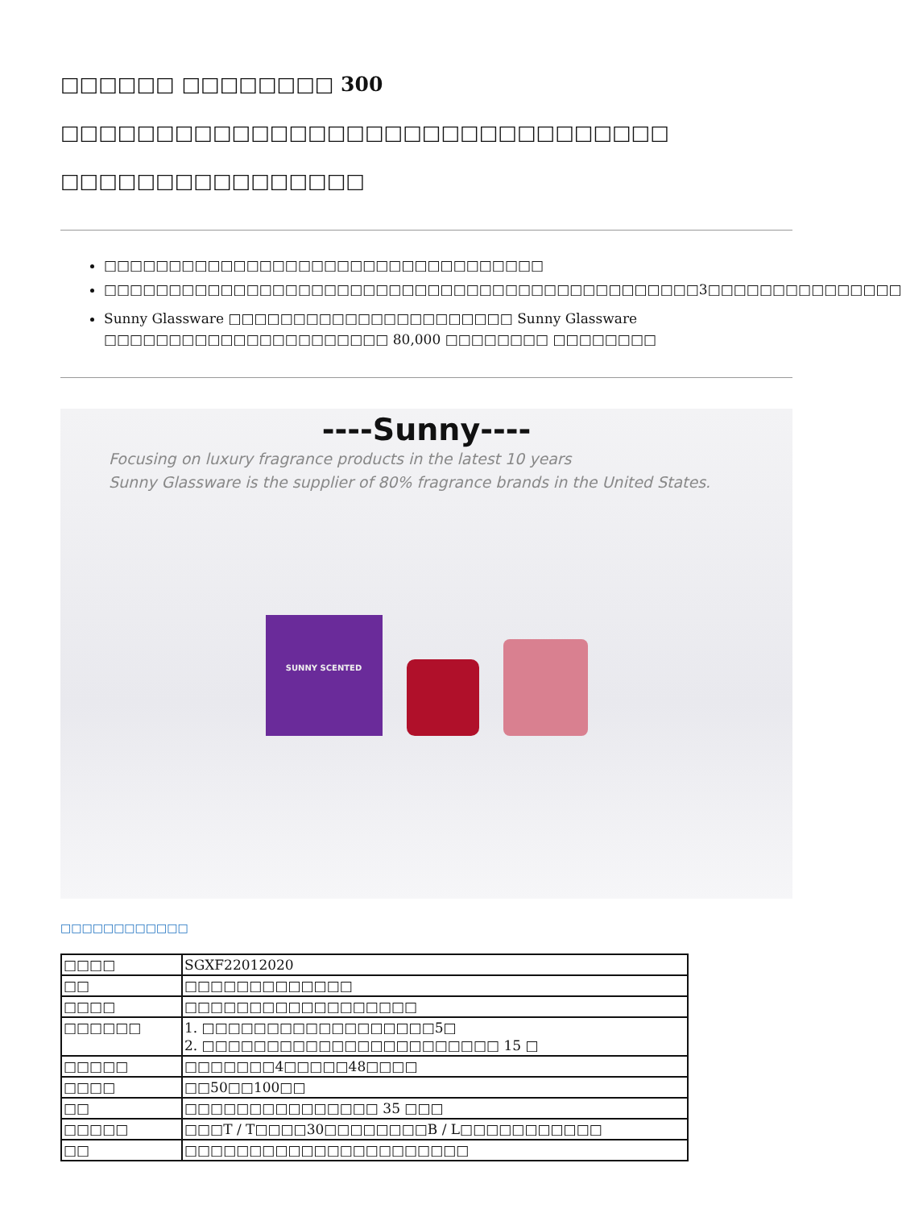□□□□□□ □□□□□□□□ 300 □□□□□□□□□□□□□□□□□□□□□□□□□□□□□□□□
□□□□□□□□□□□□□□□□
□□□□□□□□□□□□□□□□□□□□□□□□□□□□□□□□□□
□□□□□□□□□□□□□□□□□□□□□□□□□□□□□□□□□□□□□□□□□□□□□□3□□□□□□□□□□□□□□□
Sunny Glassware □□□□□□□□□□□□□□□□□□□□□□ Sunny Glassware □□□□□□□□□□□□□□□□□□□□□□ 80,000 □□□□□□□□ □□□□□□□□
----Sunny----
Focusing on luxury fragrance products in the latest 10 years
Sunny Glassware is the supplier of 80% fragrance brands in the United States.
SUNNY SCENTED
□□□□□□□□□□□□
| □□□□ | SGXF22012020 |
| □□ | □□□□□□□□□□□□□ |
| □□□□ | □□□□□□□□□□□□□□□□□□ |
| □□□□□□ | 1. □□□□□□□□□□□□□□□□□□5□ 2. □□□□□□□□□□□□□□□□□□□□□□□ 15 □ |
| □□□□□ | □□□□□□□4□□□□□48□□□□ |
| □□□□ | □□50□□100□□ |
| □□ | □□□□□□□□□□□□□□□ 35 □□□ |
| □□□□□ | □□□T / T□□□□30□□□□□□□□B / L□□□□□□□□□□□ |
| □□ | □□□□□□□□□□□□□□□□□□□□□□ |